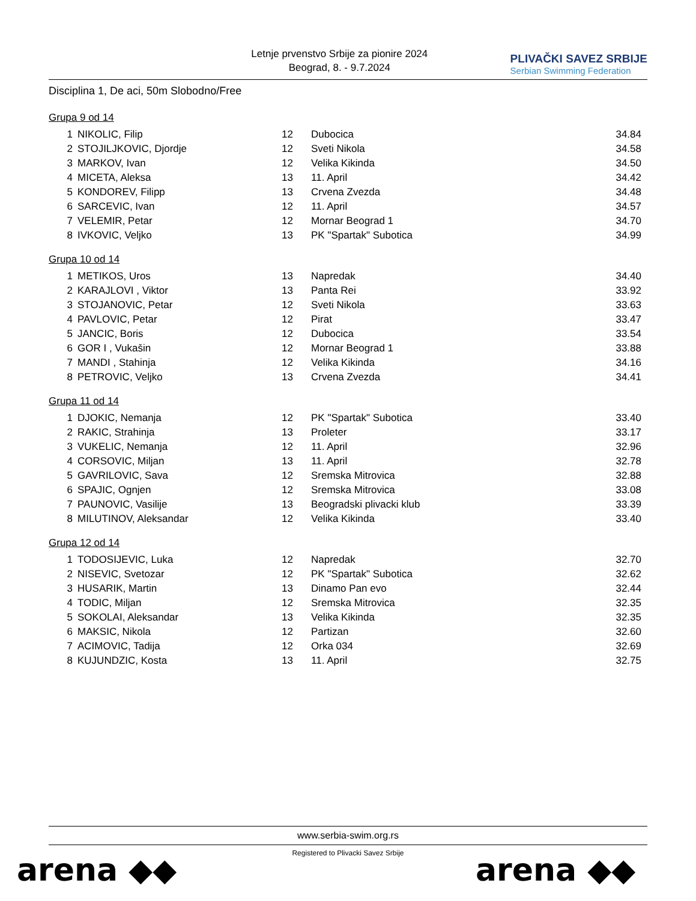Letnje prvenstvo Srbije za pionire 2024
Beograd, 8. - 9.7.2024
PLIVAČKI SAVEZ SRBIJE
Serbian Swimming Federation
Disciplina 1, De aci, 50m Slobodno/Free
Grupa 9 od 14
| 1 | NIKOLIC, Filip | 12 | Dubocica | 34.84 |
| 2 | STOJILJKOVIC, Djordje | 12 | Sveti Nikola | 34.58 |
| 3 | MARKOV, Ivan | 12 | Velika Kikinda | 34.50 |
| 4 | MICETA, Aleksa | 13 | 11. April | 34.42 |
| 5 | KONDOREV, Filipp | 13 | Crvena Zvezda | 34.48 |
| 6 | SARCEVIC, Ivan | 12 | 11. April | 34.57 |
| 7 | VELEMIR, Petar | 12 | Mornar Beograd 1 | 34.70 |
| 8 | IVKOVIC, Veljko | 13 | PK "Spartak" Subotica | 34.99 |
Grupa 10 od 14
| 1 | METIKOS, Uros | 13 | Napredak | 34.40 |
| 2 | KARAJLOVI , Viktor | 13 | Panta Rei | 33.92 |
| 3 | STOJANOVIC, Petar | 12 | Sveti Nikola | 33.63 |
| 4 | PAVLOVIC, Petar | 12 | Pirat | 33.47 |
| 5 | JANCIC, Boris | 12 | Dubocica | 33.54 |
| 6 | GOR I , Vukašin | 12 | Mornar Beograd 1 | 33.88 |
| 7 | MANDI , Stahinja | 12 | Velika Kikinda | 34.16 |
| 8 | PETROVIC, Veljko | 13 | Crvena Zvezda | 34.41 |
Grupa 11 od 14
| 1 | DJOKIC, Nemanja | 12 | PK "Spartak" Subotica | 33.40 |
| 2 | RAKIC, Strahinja | 13 | Proleter | 33.17 |
| 3 | VUKELIC, Nemanja | 12 | 11. April | 32.96 |
| 4 | CORSOVIC, Miljan | 13 | 11. April | 32.78 |
| 5 | GAVRILOVIC, Sava | 12 | Sremska Mitrovica | 32.88 |
| 6 | SPAJIC, Ognjen | 12 | Sremska Mitrovica | 33.08 |
| 7 | PAUNOVIC, Vasilije | 13 | Beogradski plivacki klub | 33.39 |
| 8 | MILUTINOV, Aleksandar | 12 | Velika Kikinda | 33.40 |
Grupa 12 od 14
| 1 | TODOSIJEVIC, Luka | 12 | Napredak | 32.70 |
| 2 | NISEVIC, Svetozar | 12 | PK "Spartak" Subotica | 32.62 |
| 3 | HUSARIK, Martin | 13 | Dinamo Pan evo | 32.44 |
| 4 | TODIC, Miljan | 12 | Sremska Mitrovica | 32.35 |
| 5 | SOKOLAI, Aleksandar | 13 | Velika Kikinda | 32.35 |
| 6 | MAKSIC, Nikola | 12 | Partizan | 32.60 |
| 7 | ACIMOVIC, Tadija | 12 | Orka 034 | 32.69 |
| 8 | KUJUNDZIC, Kosta | 13 | 11. April | 32.75 |
www.serbia-swim.org.rs
Registered to Plivacki Savez Srbije
arena ◆◆ arena ◆◆